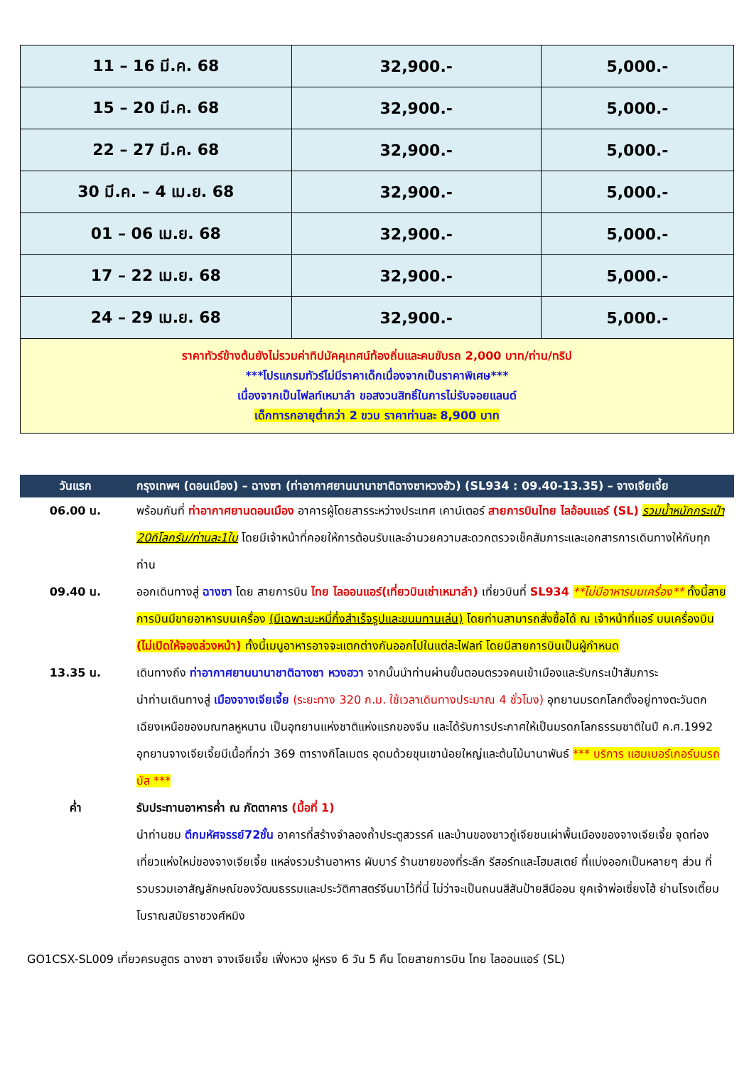| 11 – 16 มี.ค. 68 | 32,900.- | 5,000.- |
| 15 – 20 มี.ค. 68 | 32,900.- | 5,000.- |
| 22 – 27 มี.ค. 68 | 32,900.- | 5,000.- |
| 30 มี.ค. – 4 เม.ย. 68 | 32,900.- | 5,000.- |
| 01 – 06 เม.ย. 68 | 32,900.- | 5,000.- |
| 17 – 22 เม.ย. 68 | 32,900.- | 5,000.- |
| 24 – 29 เม.ย. 68 | 32,900.- | 5,000.- |
| ราคาทัวร์ข้างต้นยังไม่รวมค่าทิปมัคคุเทศน์ท้องถิ่นและคนขับรถ 2,000 บาท/ท่าน/ทริป ***โปรแกรมทัวร์ไม่มีราคาเด็กเนื่องจากเป็นราคาพิเศษ*** เนื่องจากเป็นไฟลท์เหมาลำ ขอสงวนสิทธิ์ในการไม่รับจอยแลนด์ เด็กทารกอายุต่ำกว่า 2 ขวบ ราคาท่านละ 8,900 บาท | | |
| วันแรก | กรุงเทพฯ (ดอนเมือง) – ฉางซา (ท่าอากาศยานนานาชาติฉางซาหวงฮัว) (SL934 : 09.40-13.35) – จางเจียเจี้ย |
| --- | --- |
| 06.00 น. | พร้อมกันที่ ท่าอากาศยานดอนเมือง อาคารผู้โดยสารระหว่างประเทศ เคาน์เตอร์ สายการบินไทย ไลอ้อนแอร์ (SL) รวมน้ำหนักกระเป๋า 20กิโลกรัม/ท่านละ1ใบ โดยมีเจ้าหน้าที่คอยให้การต้อนรับและอำนวยความสะดวกตรวจเช็คสัมภาระและเอกสารการเดินทางให้กับทุกท่าน |
| 09.40 น. | ออกเดินทางสู่ ฉางซา โดย สายการบิน ไทย ไลออนแอร์(เที่ยวบินเช่าเหมาลำ) เที่ยวบินที่ SL934 **ไม่มีอาหารบนเครื่อง** ทั้งนี้สายการบินมีขายอาหารบนเครื่อง (มีเฉพาะบะหมี่กึ่งสำเร็จรูปและขนมทานเล่น) โดยท่านสามารถสั่งซื้อได้ ณ เจ้าหน้าที่แอร์ บนเครื่องบิน (ไม่เปิดให้จองล่วงหน้า) ทั้งนี้เมนูอาหารอาจจะแตกต่างกันออกไปในแต่ละไฟลท์ โดยมีสายการบินเป็นผู้กำหนด |
| 13.35 น. | เดินทางถึง ท่าอากาศยานนานาชาติฉางซา หวงฮวา จากนั้นนำท่านผ่านขั้นตอนตรวจคนเข้าเมืองและรับกระเป๋าสัมภาระ นำท่านเดินทางสู่ เมืองจางเจียเจี้ย (ระยะทาง 320 ก.ม. ใช้เวลาเดินทางประมาณ 4 ชั่วโมง) อุทยานมรดกโลกตั้งอยู่ทางตะวันตกเฉียงเหนือของมณฑลหูหนาน เป็นอุทยานแห่งชาติแห่งแรกของจีน และได้รับการประกาศให้เป็นมรดกโลกธรรมชาติในปี ค.ศ.1992 อุทยานจางเจียเจี้ยมีเนื้อที่กว่า 369 ตารางกิโลเมตร อุดมด้วยขุนเขาน้อยใหญ่และต้นไม้นานาพันธ์ *** บริการ แฮมเบอร์เกอร์บนรถบัส *** |
| ค่ำ | รับประทานอาหารค่ำ ณ ภัตตาคาร (มื้อที่ 1) นำท่านชม ตึกมหัศจรรย์72ชั้น อาคารที่สร้างจำลองถ้ำประตูสวรรค์ และบ้านของชาวถู่เจียชนเผ่าพื้นเมืองของจางเจียเจี้ย จุดท่องเที่ยวแห่งใหม่ของจางเจียเจี้ย แหล่งรวมร้านอาหาร ผับบาร์ ร้านขายของที่ระลึก รีสอร์ทและโฮมสเตย์ ที่แบ่งออกเป็นหลายๆ ส่วน ที่รวบรวมเอาสัญลักษณ์ของวัฒนธรรมและประวัติศาสตร์จีนมาไว้ที่นี่ ไม่ว่าจะเป็นถนนสีสันป้ายสีนีออน ยุคเจ้าพ่อเซี่ยงไฮ้ ย่านโรงเตี๊ยมโบราณสมัยราชวงศ์หมิง |
GO1CSX-SL009 เที่ยวครบสูตร ฉางซา จางเจียเจี้ย เฟิ่งหวง ฝูหรง 6 วัน 5 คืน โดยสายการบิน ไทย ไลออนแอร์ (SL)